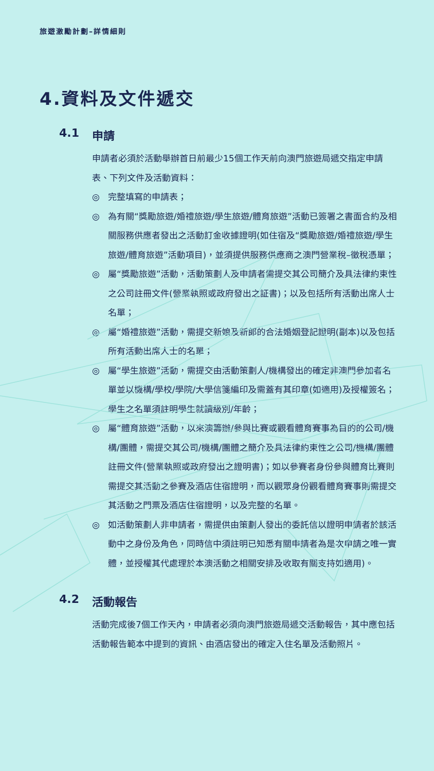旅遊激勵計劃–詳情細則
4.資料及文件遞交
4.1 申請
申請者必須於活動舉辦首日前最少15個工作天前向澳門旅遊局遞交指定申請表、下列文件及活動資料：
◎ 完整填寫的申請表；
◎ 為有關“獎勵旅遊/婚禮旅遊/學生旅遊/體育旅遊”活動已簽署之書面合約及相關服務供應者發出之活動訂金收據證明(如住宿及“獎勵旅遊/婚禮旅遊/學生旅遊/體育旅遊”活動項目)，並須提供服務供應商之澳門營業稅–徵稅憑單；
◎ 屬“獎勵旅遊”活動，活動策劃人及申請者需提交其公司簡介及具法律約束性之公司註冊文件(營業執照或政府發出之証書)；以及包括所有活動出席人士名單；
◎ 屬“婚禮旅遊”活動，需提交新娘及新郎的合法婚姻登記證明(副本)以及包括所有活動出席人士的名單；
◎ 屬“學生旅遊”活動，需提交由活動策劃人/機構發出的確定非澳門參加者名單並以機構/學校/學院/大學信箋編印及需蓋有其印章(如適用)及授權簽名；學生之名單須註明學生就讀級別/年齡；
◎ 屬“體育旅遊”活動，以來澳籌辦/參與比賽或觀看體育賽事為目的的公司/機構/團體，需提交其公司/機構/團體之簡介及具法律約束性之公司/機構/團體註冊文件(營業執照或政府發出之證明書)；如以參賽者身份參與體育比賽則需提交其活動之參賽及酒店住宿證明，而以觀眾身份觀看體育賽事則需提交其活動之門票及酒店住宿證明，以及完整的名單。
◎ 如活動策劃人非申請者，需提供由策劃人發出的委託信以證明申請者於該活動中之身份及角色，同時信中須註明已知悉有關申請者為是次申請之唯一實體，並授權其代處理於本澳活動之相關安排及收取有關支持如適用)。
4.2 活動報告
活動完成後7個工作天內，申請者必須向澳門旅遊局遞交活動報告，其中應包括活動報告範本中提到的資訊、由酒店發出的確定入住名單及活動照片。